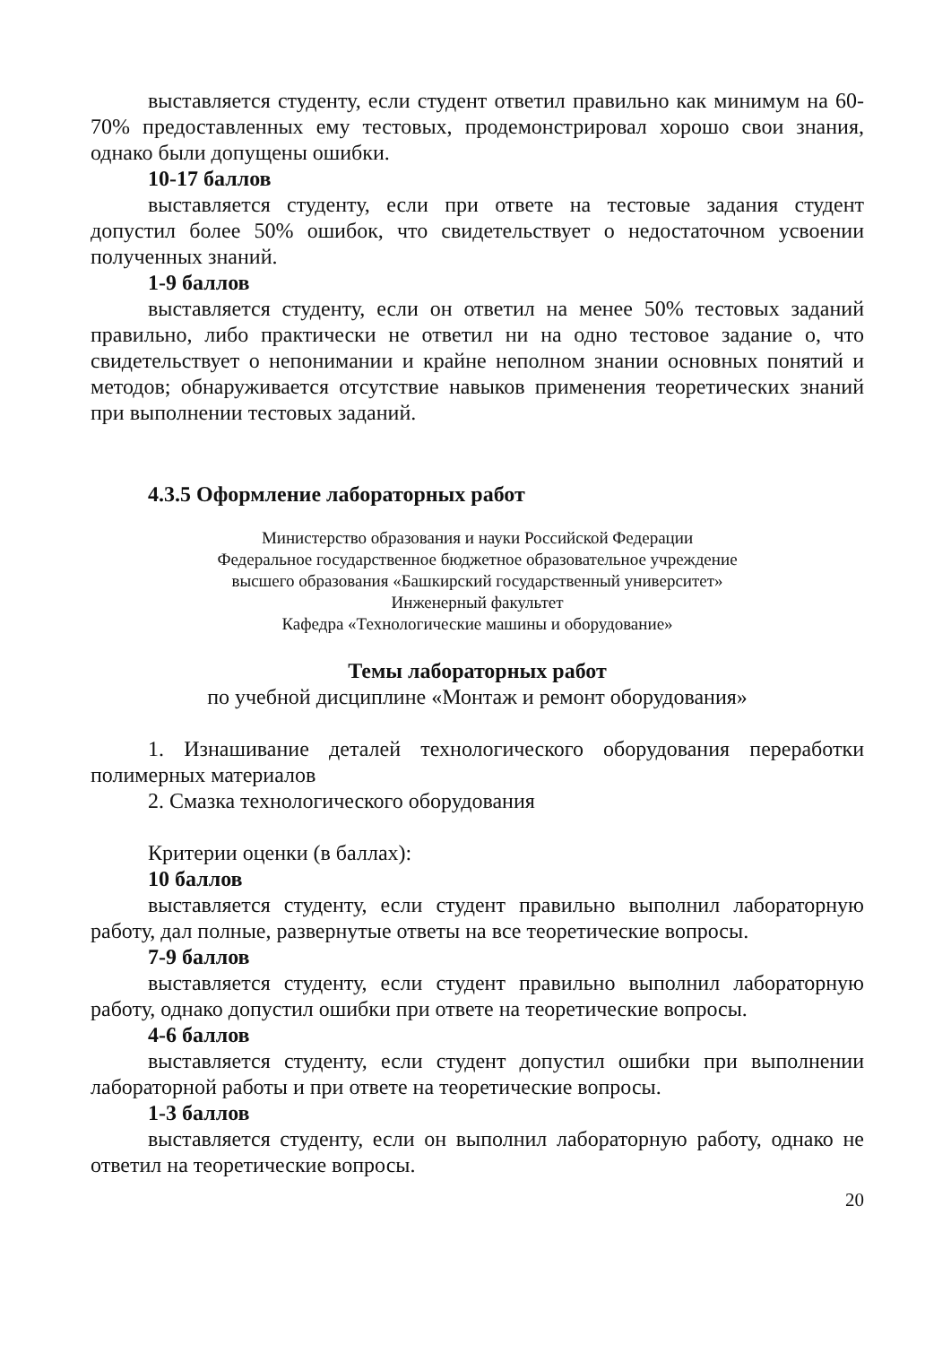выставляется студенту, если студент ответил правильно как минимум на 60-70% предоставленных ему тестовых, продемонстрировал хорошо свои знания, однако были допущены ошибки.
10-17 баллов
выставляется студенту, если при ответе на тестовые задания студент допустил более 50% ошибок, что свидетельствует о недостаточном усвоении полученных знаний.
1-9 баллов
выставляется студенту, если он ответил на менее 50% тестовых заданий правильно, либо практически не ответил ни на одно тестовое задание о, что свидетельствует о непонимании и крайне неполном знании основных понятий и методов; обнаруживается отсутствие навыков применения теоретических знаний при выполнении тестовых заданий.
4.3.5 Оформление лабораторных работ
Министерство образования и науки Российской Федерации
Федеральное государственное бюджетное образовательное учреждение
высшего образования «Башкирский государственный университет»
Инженерный факультет
Кафедра «Технологические машины и оборудование»
Темы лабораторных работ
по учебной дисциплине «Монтаж и ремонт оборудования»
1. Изнашивание деталей технологического оборудования переработки полимерных материалов
2. Смазка технологического оборудования
Критерии оценки (в баллах):
10 баллов
выставляется студенту, если студент правильно выполнил лабораторную работу, дал полные, развернутые ответы на все теоретические вопросы.
7-9 баллов
выставляется студенту, если студент правильно выполнил лабораторную работу, однако допустил ошибки при ответе на теоретические вопросы.
4-6 баллов
выставляется студенту, если студент допустил ошибки при выполнении лабораторной работы и при ответе на теоретические вопросы.
1-3 баллов
выставляется студенту, если он выполнил лабораторную работу, однако не ответил на теоретические вопросы.
20